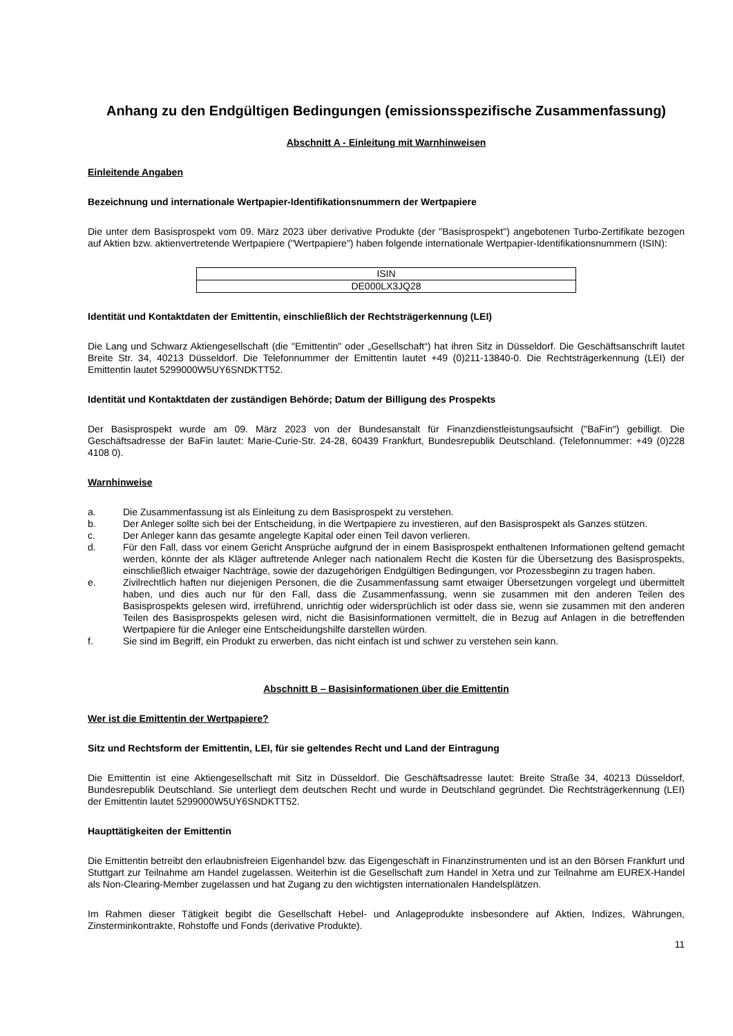Anhang zu den Endgültigen Bedingungen (emissionsspezifische Zusammenfassung)
Abschnitt A - Einleitung mit Warnhinweisen
Einleitende Angaben
Bezeichnung und internationale Wertpapier-Identifikationsnummern der Wertpapiere
Die unter dem Basisprospekt vom 09. März 2023 über derivative Produkte (der "Basisprospekt") angebotenen Turbo-Zertifikate bezogen auf Aktien bzw. aktienvertretende Wertpapiere ("Wertpapiere") haben folgende internationale Wertpapier-Identifikationsnummern (ISIN):
| ISIN |
| DE000LX3JQ28 |
Identität und Kontaktdaten der Emittentin, einschließlich der Rechtsträgerkennung (LEI)
Die Lang und Schwarz Aktiengesellschaft (die "Emittentin" oder „Gesellschaft“) hat ihren Sitz in Düsseldorf. Die Geschäftsanschrift lautet Breite Str. 34, 40213 Düsseldorf. Die Telefonnummer der Emittentin lautet +49 (0)211-13840-0. Die Rechtsträgerkennung (LEI) der Emittentin lautet 5299000W5UY6SNDKTT52.
Identität und Kontaktdaten der zuständigen Behörde; Datum der Billigung des Prospekts
Der Basisprospekt wurde am 09. März 2023 von der Bundesanstalt für Finanzdienstleistungsaufsicht ("BaFin") gebilligt. Die Geschäftsadresse der BaFin lautet: Marie-Curie-Str. 24-28, 60439 Frankfurt, Bundesrepublik Deutschland. (Telefonnummer: +49 (0)228 4108 0).
Warnhinweise
a. Die Zusammenfassung ist als Einleitung zu dem Basisprospekt zu verstehen.
b. Der Anleger sollte sich bei der Entscheidung, in die Wertpapiere zu investieren, auf den Basisprospekt als Ganzes stützen.
c. Der Anleger kann das gesamte angelegte Kapital oder einen Teil davon verlieren.
d. Für den Fall, dass vor einem Gericht Ansprüche aufgrund der in einem Basisprospekt enthaltenen Informationen geltend gemacht werden, könnte der als Kläger auftretende Anleger nach nationalem Recht die Kosten für die Übersetzung des Basisprospekts, einschließlich etwaiger Nachträge, sowie der dazugehörigen Endgültigen Bedingungen, vor Prozessbeginn zu tragen haben.
e. Zivilrechtlich haften nur diejenigen Personen, die die Zusammenfassung samt etwaiger Übersetzungen vorgelegt und übermittelt haben, und dies auch nur für den Fall, dass die Zusammenfassung, wenn sie zusammen mit den anderen Teilen des Basisprospekts gelesen wird, irreführend, unrichtig oder widersprüchlich ist oder dass sie, wenn sie zusammen mit den anderen Teilen des Basisprospekts gelesen wird, nicht die Basisinformationen vermittelt, die in Bezug auf Anlagen in die betreffenden Wertpapiere für die Anleger eine Entscheidungshilfe darstellen würden.
f. Sie sind im Begriff, ein Produkt zu erwerben, das nicht einfach ist und schwer zu verstehen sein kann.
Abschnitt B – Basisinformationen über die Emittentin
Wer ist die Emittentin der Wertpapiere?
Sitz und Rechtsform der Emittentin, LEI, für sie geltendes Recht und Land der Eintragung
Die Emittentin ist eine Aktiengesellschaft mit Sitz in Düsseldorf. Die Geschäftsadresse lautet: Breite Straße 34, 40213 Düsseldorf, Bundesrepublik Deutschland. Sie unterliegt dem deutschen Recht und wurde in Deutschland gegründet. Die Rechtsträgerkennung (LEI) der Emittentin lautet 5299000W5UY6SNDKTT52.
Haupttätigkeiten der Emittentin
Die Emittentin betreibt den erlaubnisfreien Eigenhandel bzw. das Eigengeschäft in Finanzinstrumenten und ist an den Börsen Frankfurt und Stuttgart zur Teilnahme am Handel zugelassen. Weiterhin ist die Gesellschaft zum Handel in Xetra und zur Teilnahme am EUREX-Handel als Non-Clearing-Member zugelassen und hat Zugang zu den wichtigsten internationalen Handelsplätzen.
Im Rahmen dieser Tätigkeit begibt die Gesellschaft Hebel- und Anlageprodukte insbesondere auf Aktien, Indizes, Währungen, Zinsterminkontrakte, Rohstoffe und Fonds (derivative Produkte).
11